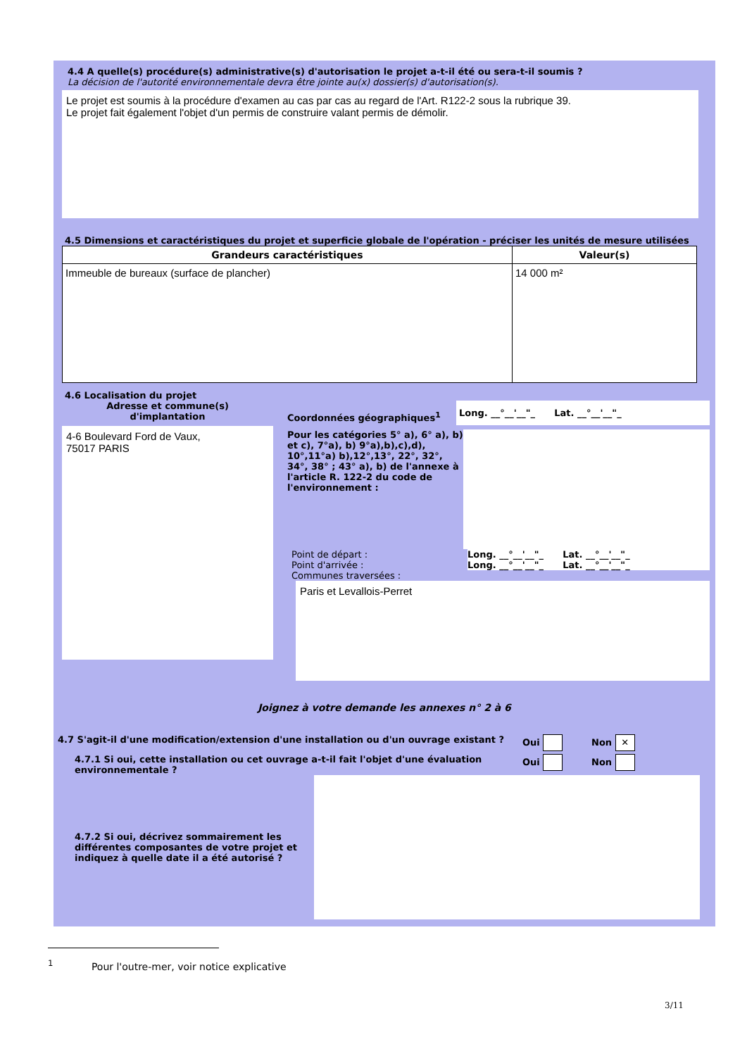4.4 A quelle(s) procédure(s) administrative(s) d'autorisation le projet a-t-il été ou sera-t-il soumis ?
La décision de l'autorité environnementale devra être jointe au(x) dossier(s) d'autorisation(s).
Le projet est soumis à la procédure d'examen au cas par cas au regard de l'Art. R122-2 sous la rubrique 39.
Le projet fait également l'objet d'un permis de construire valant permis de démolir.
4.5 Dimensions et caractéristiques du projet et superficie globale de l'opération - préciser les unités de mesure utilisées
| Grandeurs caractéristiques | Valeur(s) |
| --- | --- |
| Immeuble de bureaux (surface de plancher) | 14 000 m² |
4.6 Localisation du projet
Adresse et commune(s)
d'implantation
4-6 Boulevard Ford de Vaux,
75017 PARIS
Coordonnées géographiques<sup>1</sup>
Long. __°__'__"_ Lat. __°__'__"_
Pour les catégories 5° a), 6° a), b) et c), 7°a), b) 9°a),b),c),d), 10°,11°a) b),12°,13°, 22°, 32°, 34°, 38° ; 43° a), b) de l'annexe à l'article R. 122-2 du code de l'environnement :
Point de départ : Long. __°__'__"_ Lat. __°__'__"_
Point d'arrivée : Long. __°__'__"_ Lat. __°__'__"_
Communes traversées :
Paris et Levallois-Perret
Joignez à votre demande les annexes n° 2 à 6
4.7 S'agit-il d'une modification/extension d'une installation ou d'un ouvrage existant ?
Oui Non ✕
4.7.1 Si oui, cette installation ou cet ouvrage a-t-il fait l'objet d'une évaluation environnementale ?
Oui Non
4.7.2 Si oui, décrivez sommairement les différentes composantes de votre projet et indiquez à quelle date il a été autorisé ?
<sup>1</sup> Pour l'outre-mer, voir notice explicative
3/11